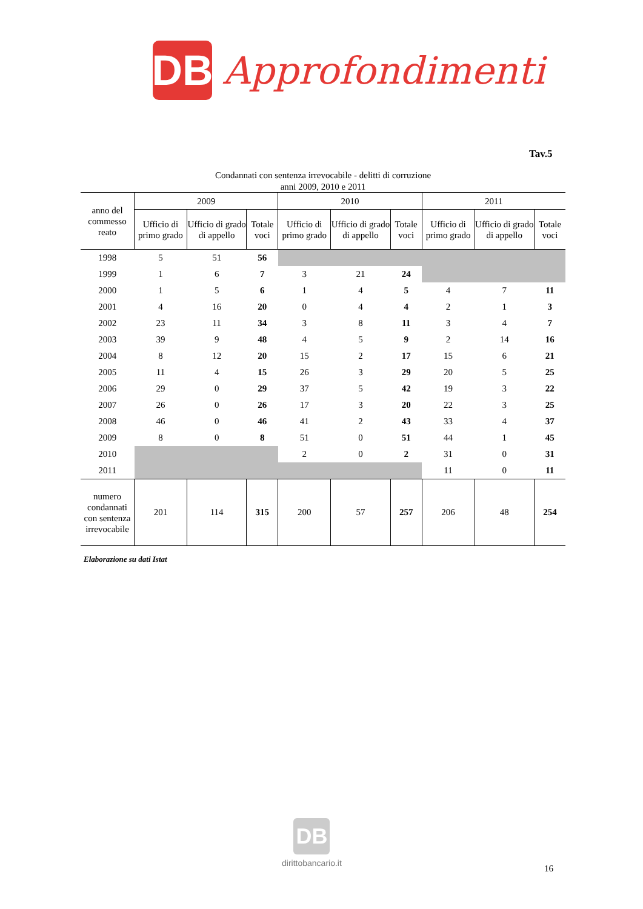DB
Approfondimenti
Tav.5
Condannati con sentenza irrevocabile - delitti di corruzione
anni 2009, 2010 e 2011
| anno del commesso reato | 2009 | | | 2010 | | | 2011 | | |
| --- | --- | --- | --- | --- | --- | --- | --- | --- | --- |
| | Ufficio di primo grado | Ufficio di grado di appello | Totale voci | Ufficio di primo grado | Ufficio di grado di appello | Totale voci | Ufficio di primo grado | Ufficio di grado di appello | Totale voci |
| 1998 | 5 | 51 | 56 | | | | | | |
| 1999 | 1 | 6 | 7 | 3 | 21 | 24 | | | |
| 2000 | 1 | 5 | 6 | 1 | 4 | 5 | 4 | 7 | 11 |
| 2001 | 4 | 16 | 20 | 0 | 4 | 4 | 2 | 1 | 3 |
| 2002 | 23 | 11 | 34 | 3 | 8 | 11 | 3 | 4 | 7 |
| 2003 | 39 | 9 | 48 | 4 | 5 | 9 | 2 | 14 | 16 |
| 2004 | 8 | 12 | 20 | 15 | 2 | 17 | 15 | 6 | 21 |
| 2005 | 11 | 4 | 15 | 26 | 3 | 29 | 20 | 5 | 25 |
| 2006 | 29 | 0 | 29 | 37 | 5 | 42 | 19 | 3 | 22 |
| 2007 | 26 | 0 | 26 | 17 | 3 | 20 | 22 | 3 | 25 |
| 2008 | 46 | 0 | 46 | 41 | 2 | 43 | 33 | 4 | 37 |
| 2009 | 8 | 0 | 8 | 51 | 0 | 51 | 44 | 1 | 45 |
| 2010 | | | | 2 | 0 | 2 | 31 | 0 | 31 |
| 2011 | | | | | | | 11 | 0 | 11 |
| numero condannati con sentenza irrevocabile | 201 | 114 | 315 | 200 | 57 | 257 | 206 | 48 | 254 |
Elaborazione su dati Istat
DB
dirittobancario.it
16